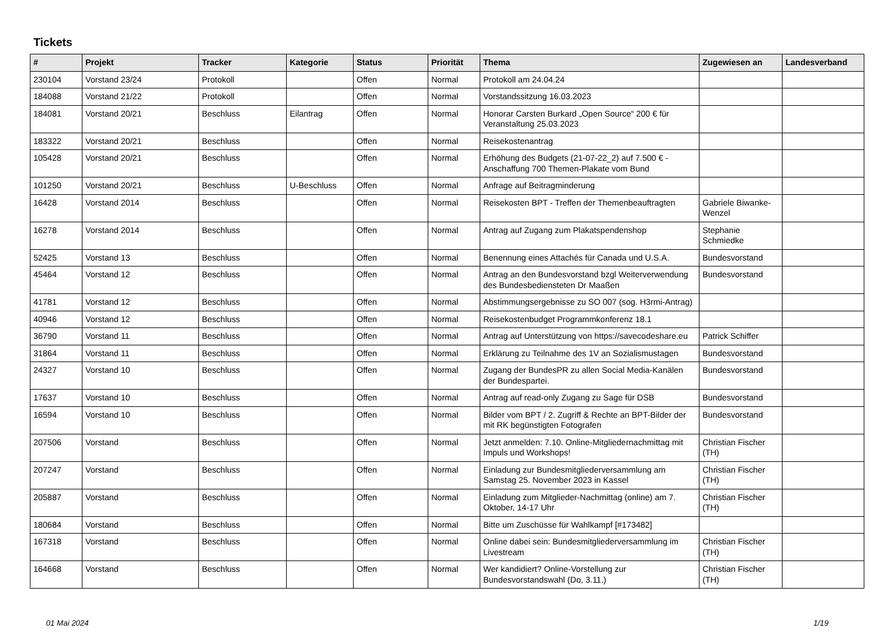Tickets
| # | Projekt | Tracker | Kategorie | Status | Priorität | Thema | Zugewiesen an | Landesverband |
| --- | --- | --- | --- | --- | --- | --- | --- | --- |
| 230104 | Vorstand 23/24 | Protokoll | | Offen | Normal | Protokoll am 24.04.24 | | |
| 184088 | Vorstand 21/22 | Protokoll | | Offen | Normal | Vorstandssitzung 16.03.2023 | | |
| 184081 | Vorstand 20/21 | Beschluss | Eilantrag | Offen | Normal | Honorar Carsten Burkard „Open Source“ 200 € für Veranstaltung 25.03.2023 | | |
| 183322 | Vorstand 20/21 | Beschluss | | Offen | Normal | Reisekostenantrag | | |
| 105428 | Vorstand 20/21 | Beschluss | | Offen | Normal | Erhöhung des Budgets (21-07-22_2) auf 7.500 € - Anschaffung 700 Themen-Plakate vom Bund | | |
| 101250 | Vorstand 20/21 | Beschluss | U-Beschluss | Offen | Normal | Anfrage auf Beitragminderung | | |
| 16428 | Vorstand 2014 | Beschluss | | Offen | Normal | Reisekosten BPT - Treffen der Themenbeauftragten | Gabriele Biwanke-Wenzel | |
| 16278 | Vorstand 2014 | Beschluss | | Offen | Normal | Antrag auf Zugang zum Plakatspendenshop | Stephanie Schmiedke | |
| 52425 | Vorstand 13 | Beschluss | | Offen | Normal | Benennung eines Attachés für Canada und U.S.A. | Bundesvorstand | |
| 45464 | Vorstand 12 | Beschluss | | Offen | Normal | Antrag an den Bundesvorstand bzgl Weiterverwendung des Bundesbediensteten Dr Maaßen | Bundesvorstand | |
| 41781 | Vorstand 12 | Beschluss | | Offen | Normal | Abstimmungsergebnisse zu SO 007 (sog. H3rmi-Antrag) | | |
| 40946 | Vorstand 12 | Beschluss | | Offen | Normal | Reisekostenbudget Programmkonferenz 18.1 | | |
| 36790 | Vorstand 11 | Beschluss | | Offen | Normal | Antrag auf Unterstützung von https://savecodeshare.eu | Patrick Schiffer | |
| 31864 | Vorstand 11 | Beschluss | | Offen | Normal | Erklärung zu Teilnahme des 1V an Sozialismustagen | Bundesvorstand | |
| 24327 | Vorstand 10 | Beschluss | | Offen | Normal | Zugang der BundesPR zu allen Social Media-Kanälen der Bundespartei. | Bundesvorstand | |
| 17637 | Vorstand 10 | Beschluss | | Offen | Normal | Antrag auf read-only Zugang zu Sage für DSB | Bundesvorstand | |
| 16594 | Vorstand 10 | Beschluss | | Offen | Normal | Bilder vom BPT / 2. Zugriff & Rechte an BPT-Bilder der mit RK begünstigten Fotografen | Bundesvorstand | |
| 207506 | Vorstand | Beschluss | | Offen | Normal | Jetzt anmelden: 7.10. Online-Mitgliedernachmittag mit Impuls und Workshops! | Christian Fischer (TH) | |
| 207247 | Vorstand | Beschluss | | Offen | Normal | Einladung zur Bundesmitgliederversammlung am Samstag 25. November 2023 in Kassel | Christian Fischer (TH) | |
| 205887 | Vorstand | Beschluss | | Offen | Normal | Einladung zum Mitglieder-Nachmittag (online) am 7. Oktober, 14-17 Uhr | Christian Fischer (TH) | |
| 180684 | Vorstand | Beschluss | | Offen | Normal | Bitte um Zuschüsse für Wahlkampf [#173482] | | |
| 167318 | Vorstand | Beschluss | | Offen | Normal | Online dabei sein: Bundesmitgliederversammlung im Livestream | Christian Fischer (TH) | |
| 164668 | Vorstand | Beschluss | | Offen | Normal | Wer kandidiert? Online-Vorstellung zur Bundesvorstandswahl (Do, 3.11.) | Christian Fischer (TH) | |
01 Mai 2024 1/19